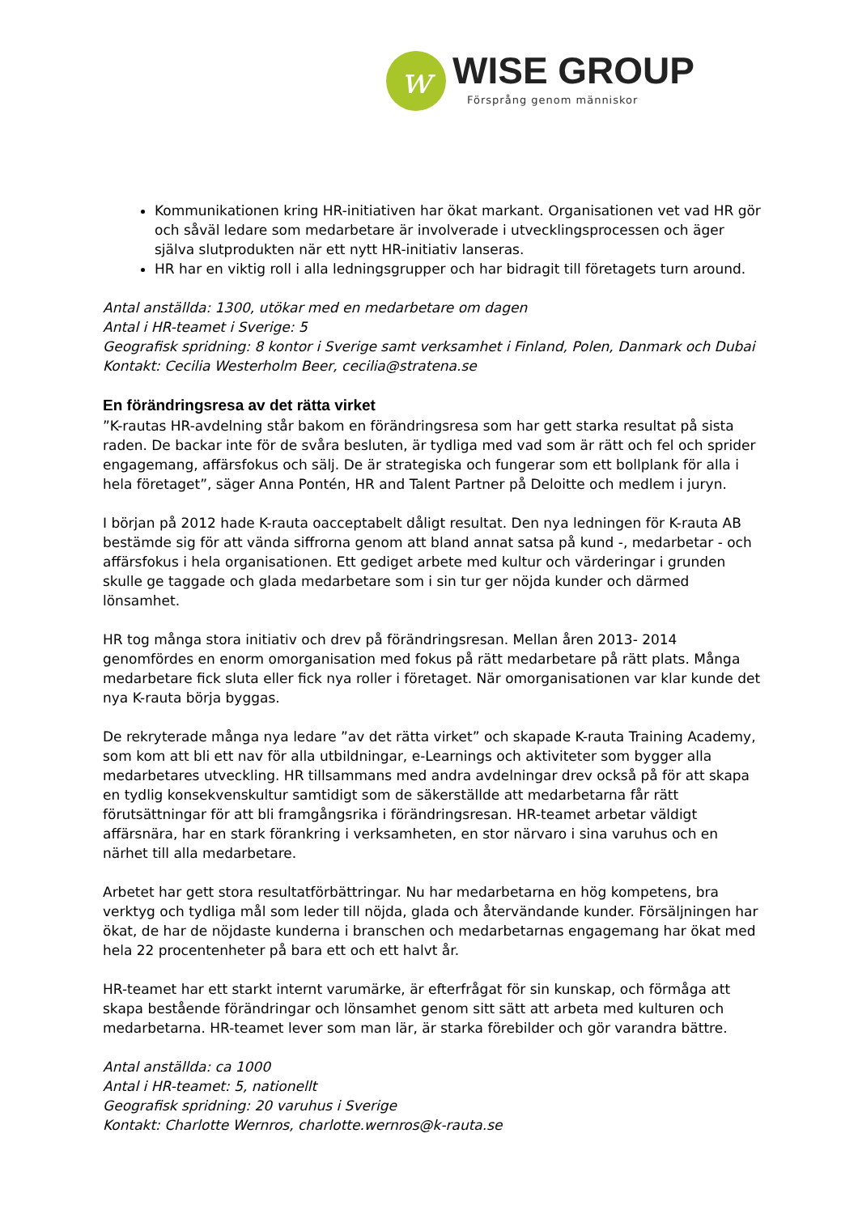w
WISE GROUP
Försprång genom människor
Kommunikationen kring HR-initiativen har ökat markant. Organisationen vet vad HR gör och såväl ledare som medarbetare är involverade i utvecklingsprocessen och äger själva slutprodukten när ett nytt HR-initiativ lanseras.
HR har en viktig roll i alla ledningsgrupper och har bidragit till företagets turn around.
Antal anställda: 1300, utökar med en medarbetare om dagen
Antal i HR-teamet i Sverige: 5
Geografisk spridning: 8 kontor i Sverige samt verksamhet i Finland, Polen, Danmark och Dubai
Kontakt: Cecilia Westerholm Beer, cecilia@stratena.se
En förändringsresa av det rätta virket
”K-rautas HR-avdelning står bakom en förändringsresa som har gett starka resultat på sista raden. De backar inte för de svåra besluten, är tydliga med vad som är rätt och fel och sprider engagemang, affärsfokus och sälj. De är strategiska och fungerar som ett bollplank för alla i hela företaget”, säger Anna Pontén, HR and Talent Partner på Deloitte och medlem i juryn.
I början på 2012 hade K-rauta oacceptabelt dåligt resultat. Den nya ledningen för K-rauta AB bestämde sig för att vända siffrorna genom att bland annat satsa på kund -, medarbetar - och affärsfokus i hela organisationen. Ett gediget arbete med kultur och värderingar i grunden skulle ge taggade och glada medarbetare som i sin tur ger nöjda kunder och därmed lönsamhet.
HR tog många stora initiativ och drev på förändringsresan. Mellan åren 2013- 2014 genomfördes en enorm omorganisation med fokus på rätt medarbetare på rätt plats. Många medarbetare fick sluta eller fick nya roller i företaget. När omorganisationen var klar kunde det nya K-rauta börja byggas.
De rekryterade många nya ledare ”av det rätta virket” och skapade K-rauta Training Academy, som kom att bli ett nav för alla utbildningar, e-Learnings och aktiviteter som bygger alla medarbetares utveckling. HR tillsammans med andra avdelningar drev också på för att skapa en tydlig konsekvenskultur samtidigt som de säkerställde att medarbetarna får rätt förutsättningar för att bli framgångsrika i förändringsresan. HR-teamet arbetar väldigt affärsnära, har en stark förankring i verksamheten, en stor närvaro i sina varuhus och en närhet till alla medarbetare.
Arbetet har gett stora resultatförbättringar. Nu har medarbetarna en hög kompetens, bra verktyg och tydliga mål som leder till nöjda, glada och återvändande kunder. Försäljningen har ökat, de har de nöjdaste kunderna i branschen och medarbetarnas engagemang har ökat med hela 22 procentenheter på bara ett och ett halvt år.
HR-teamet har ett starkt internt varumärke, är efterfrågat för sin kunskap, och förmåga att skapa bestående förändringar och lönsamhet genom sitt sätt att arbeta med kulturen och medarbetarna. HR-teamet lever som man lär, är starka förebilder och gör varandra bättre.
Antal anställda: ca 1000
Antal i HR-teamet: 5, nationellt
Geografisk spridning: 20 varuhus i Sverige
Kontakt: Charlotte Wernros, charlotte.wernros@k-rauta.se